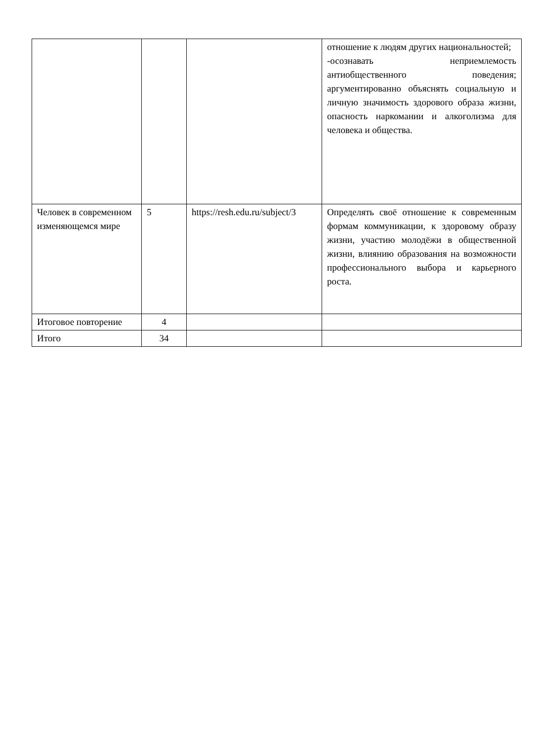| | | | отношение к людям других национальностей; -осознавать неприемлемость антиобщественного поведения; аргументированно объяснять социальную и личную значимость здорового образа жизни, опасность наркомании и алкоголизма для человека и общества. |
| Человек в современном изменяющемся мире | 5 | https://resh.edu.ru/subject/3 | Определять своё отношение к современным формам коммуникации, к здоровому образу жизни, участию молодёжи в общественной жизни, влиянию образования на возможности профессионального выбора и карьерного роста. |
| Итоговое повторение | 4 | | |
| Итого | 34 | | |